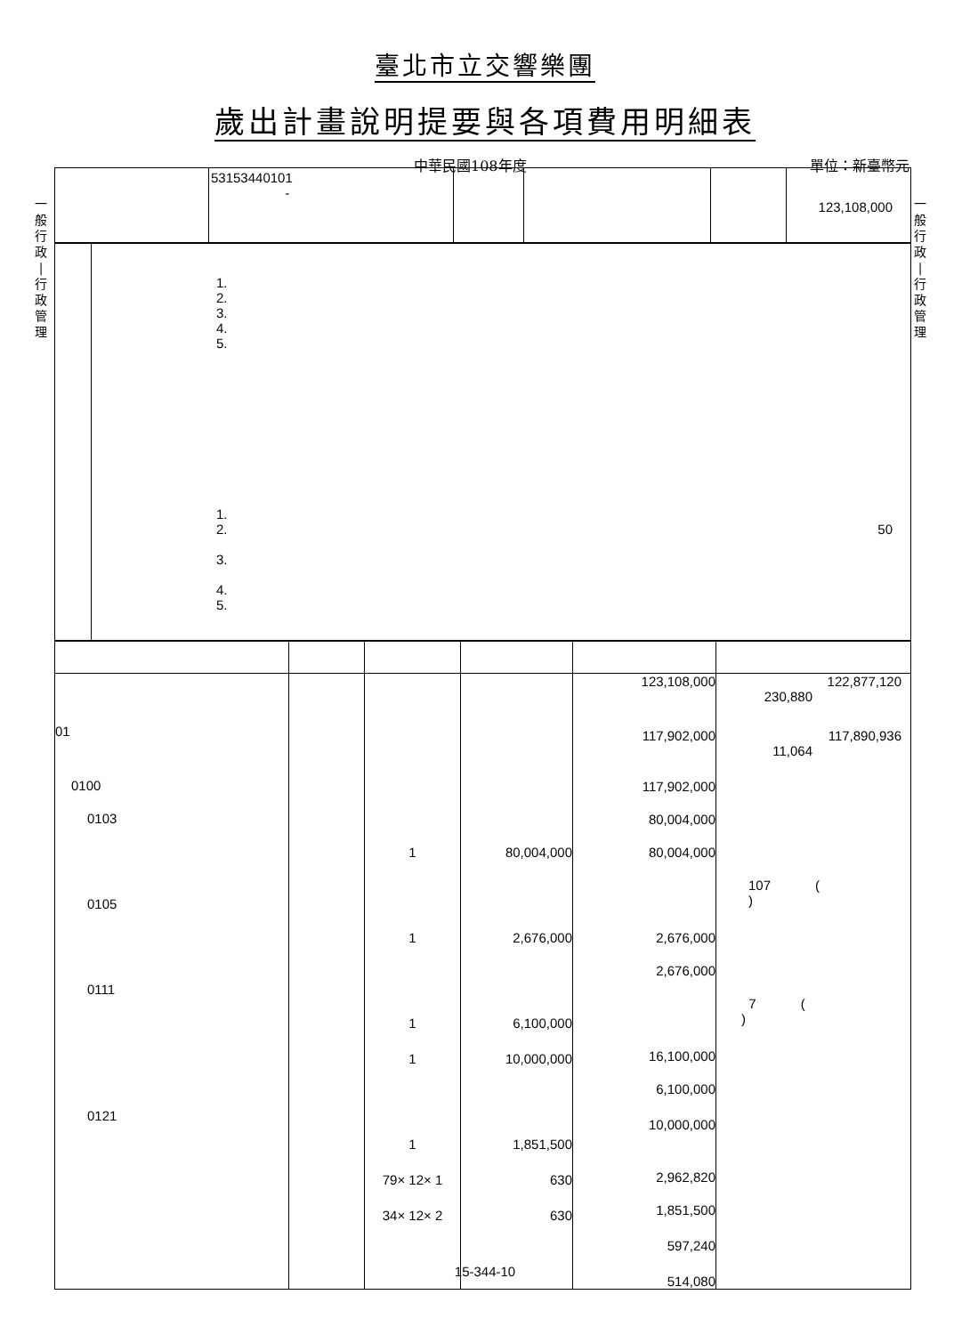臺北市立交響樂團
歲出計畫說明提要與各項費用明細表
中華民國108年度 單位：新臺幣元
一
般
行
政
|
行
政
管
理
一
般
行
政
|
行
政
管
理
| | 53153440101 - | | | | 123,108,000 |
| | 1. 2. 3. 4. 5. 1. 2. 50 3. 4. 5. |
| 01 0100 0103 0105 0111 0121 | | 1 1 1 1 1 79× 12× 1 34× 12× 2 | 80,004,000 2,676,000 6,100,000 10,000,000 1,851,500 630 630 | 123,108,000 117,902,000 117,902,000 80,004,000 80,004,000 2,676,000 2,676,000 16,100,000 6,100,000 10,000,000 2,962,820 1,851,500 597,240 514,080 | 122,877,120 230,880 117,890,936 11,064 107 ( ) 7 ( ) |
15-344-10